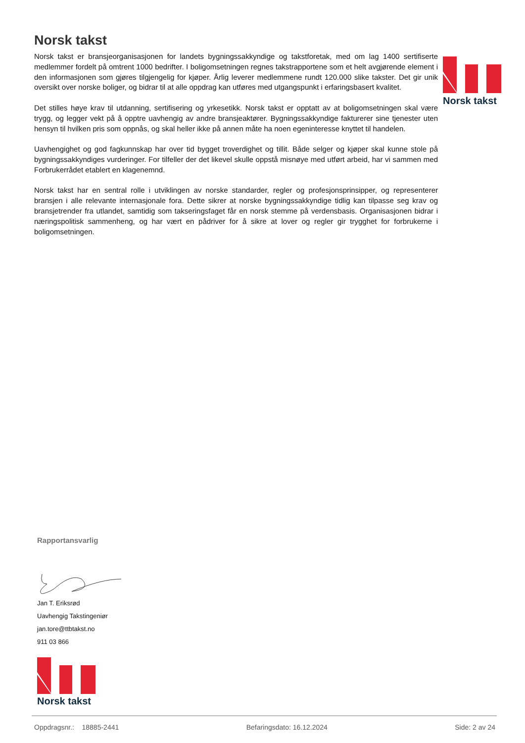Norsk takst
Norsk takst er bransjeorganisasjonen for landets bygningssakkyndige og takstforetak, med om lag 1400 sertifiserte medlemmer fordelt på omtrent 1000 bedrifter. I boligomsetningen regnes takstrapportene som et helt avgjørende element i den informasjonen som gjøres tilgjengelig for kjøper. Årlig leverer medlemmene rundt 120.000 slike takster. Det gir unik oversikt over norske boliger, og bidrar til at alle oppdrag kan utføres med utgangspunkt i erfaringsbasert kvalitet.
Det stilles høye krav til utdanning, sertifisering og yrkesetikk. Norsk takst er opptatt av at boligomsetningen skal være trygg, og legger vekt på å opptre uavhengig av andre bransjeaktører. Bygningssakkyndige fakturerer sine tjenester uten hensyn til hvilken pris som oppnås, og skal heller ikke på annen måte ha noen egeninteresse knyttet til handelen.
Uavhengighet og god fagkunnskap har over tid bygget troverdighet og tillit. Både selger og kjøper skal kunne stole på bygningssakkyndiges vurderinger. For tilfeller der det likevel skulle oppstå misnøye med utført arbeid, har vi sammen med Forbrukerrådet etablert en klagenemnd.
Norsk takst har en sentral rolle i utviklingen av norske standarder, regler og profesjonsprinsipper, og representerer bransjen i alle relevante internasjonale fora. Dette sikrer at norske bygningssakkyndige tidlig kan tilpasse seg krav og bransjetrender fra utlandet, samtidig som takseringsfaget får en norsk stemme på verdensbasis. Organisasjonen bidrar i næringspolitisk sammenheng, og har vært en pådriver for å sikre at lover og regler gir trygghet for forbrukerne i boligomsetningen.
Norsk takst
Rapportansvarlig
Jan T. Eriksrød
Uavhengig Takstingeniør
jan.tore@ttbtakst.no
911 03 866
Norsk takst
Oppdragsnr.: 18885-2441 Befaringsdato: 16.12.2024 Side: 2 av 24